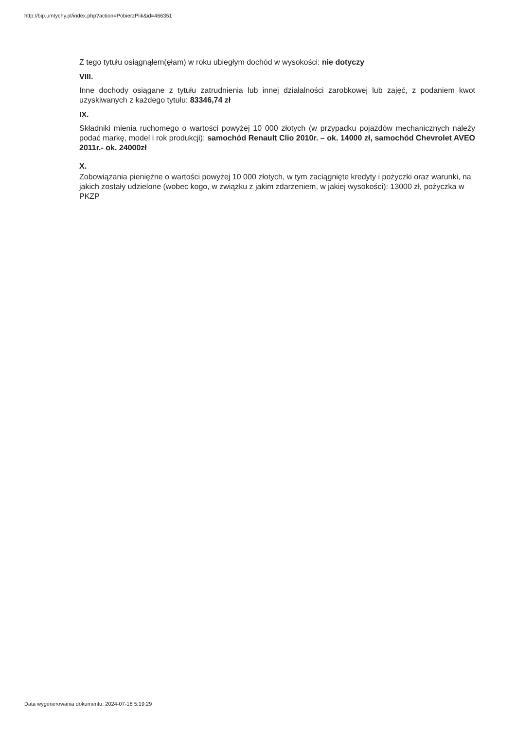http://bip.umtychy.pl/index.php?action=PobierzPlik&id=466351
Z tego tytułu osiągnąłem(ęłam) w roku ubiegłym dochód w wysokości: nie dotyczy
VIII.
Inne dochody osiągane z tytułu zatrudnienia lub innej działalności zarobkowej lub zajęć, z podaniem kwot uzyskiwanych z każdego tytułu: 83346,74 zł
IX.
Składniki mienia ruchomego o wartości powyżej 10 000 złotych (w przypadku pojazdów mechanicznych należy podać markę, model i rok produkcji): samochód Renault Clio 2010r. – ok. 14000 zł, samochód Chevrolet AVEO 2011r.- ok. 24000zł
X.
Zobowiązania pieniężne o wartości powyżej 10 000 złotych, w tym zaciągnięte kredyty i pożyczki oraz warunki, na jakich zostały udzielone (wobec kogo, w związku z jakim zdarzeniem, w jakiej wysokości): 13000 zł, pożyczka w PKZP
Data wygenerowania dokumentu: 2024-07-18 5:19:29